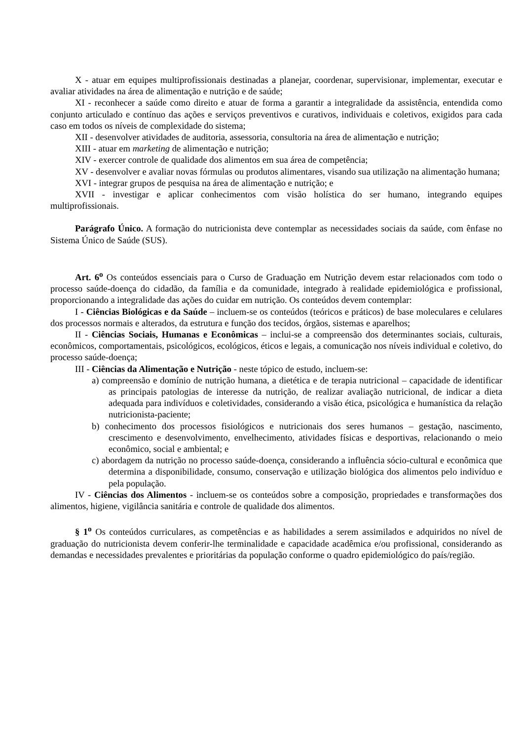X - atuar em equipes multiprofissionais destinadas a planejar, coordenar, supervisionar, implementar, executar e avaliar atividades na área de alimentação e nutrição e de saúde;
XI - reconhecer a saúde como direito e atuar de forma a garantir a integralidade da assistência, entendida como conjunto articulado e contínuo das ações e serviços preventivos e curativos, individuais e coletivos, exigidos para cada caso em todos os níveis de complexidade do sistema;
XII - desenvolver atividades de auditoria, assessoria, consultoria na área de alimentação e nutrição;
XIII - atuar em marketing de alimentação e nutrição;
XIV - exercer controle de qualidade dos alimentos em sua área de competência;
XV - desenvolver e avaliar novas fórmulas ou produtos alimentares, visando sua utilização na alimentação humana;
XVI - integrar grupos de pesquisa na área de alimentação e nutrição; e
XVII - investigar e aplicar conhecimentos com visão holística do ser humano, integrando equipes multiprofissionais.
Parágrafo Único. A formação do nutricionista deve contemplar as necessidades sociais da saúde, com ênfase no Sistema Único de Saúde (SUS).
Art. 6<sup>o</sup> Os conteúdos essenciais para o Curso de Graduação em Nutrição devem estar relacionados com todo o processo saúde-doença do cidadão, da família e da comunidade, integrado à realidade epidemiológica e profissional, proporcionando a integralidade das ações do cuidar em nutrição. Os conteúdos devem contemplar:
I - Ciências Biológicas e da Saúde – incluem-se os conteúdos (teóricos e práticos) de base moleculares e celulares dos processos normais e alterados, da estrutura e função dos tecidos, órgãos, sistemas e aparelhos;
II - Ciências Sociais, Humanas e Econômicas – inclui-se a compreensão dos determinantes sociais, culturais, econômicos, comportamentais, psicológicos, ecológicos, éticos e legais, a comunicação nos níveis individual e coletivo, do processo saúde-doença;
III - Ciências da Alimentação e Nutrição - neste tópico de estudo, incluem-se:
a) compreensão e domínio de nutrição humana, a dietética e de terapia nutricional – capacidade de identificar as principais patologias de interesse da nutrição, de realizar avaliação nutricional, de indicar a dieta adequada para indivíduos e coletividades, considerando a visão ética, psicológica e humanística da relação nutricionista-paciente;
b) conhecimento dos processos fisiológicos e nutricionais dos seres humanos – gestação, nascimento, crescimento e desenvolvimento, envelhecimento, atividades físicas e desportivas, relacionando o meio econômico, social e ambiental; e
c) abordagem da nutrição no processo saúde-doença, considerando a influência sócio-cultural e econômica que determina a disponibilidade, consumo, conservação e utilização biológica dos alimentos pelo indivíduo e pela população.
IV - Ciências dos Alimentos - incluem-se os conteúdos sobre a composição, propriedades e transformações dos alimentos, higiene, vigilância sanitária e controle de qualidade dos alimentos.
§ 1<sup>o</sup> Os conteúdos curriculares, as competências e as habilidades a serem assimilados e adquiridos no nível de graduação do nutricionista devem conferir-lhe terminalidade e capacidade acadêmica e/ou profissional, considerando as demandas e necessidades prevalentes e prioritárias da população conforme o quadro epidemiológico do país/região.